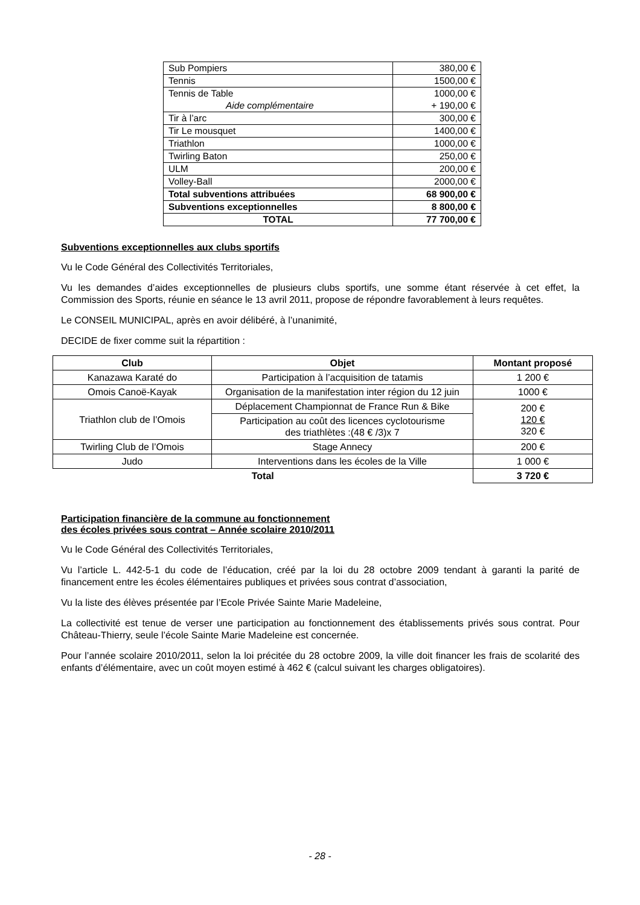| Sub Pompiers | 380,00 € |
| Tennis | 1500,00 € |
| Tennis de Table Aide complémentaire | 1000,00 € + 190,00 € |
| Tir à l’arc | 300,00 € |
| Tir Le mousquet | 1400,00 € |
| Triathlon | 1000,00 € |
| Twirling Baton | 250,00 € |
| ULM | 200,00 € |
| Volley-Ball | 2000,00 € |
| Total subventions attribuées | 68 900,00 € |
| Subventions exceptionnelles | 8 800,00 € |
| TOTAL | 77 700,00 € |
Subventions exceptionnelles aux clubs sportifs
Vu le Code Général des Collectivités Territoriales,
Vu les demandes d’aides exceptionnelles de plusieurs clubs sportifs, une somme étant réservée à cet effet, la Commission des Sports, réunie en séance le 13 avril 2011, propose de répondre favorablement à leurs requêtes.
Le CONSEIL MUNICIPAL, après en avoir délibéré, à l’unanimité,
DECIDE de fixer comme suit la répartition :
| Club | Objet | Montant proposé |
| --- | --- | --- |
| Kanazawa Karaté do | Participation à l’acquisition de tatamis | 1 200 € |
| Omois Canoë-Kayak | Organisation de la manifestation inter région du 12 juin | 1000 € |
| Triathlon club de l’Omois | Déplacement Championnat de France Run & Bike | 200 € 120 € 320 € |
| | Participation au coût des licences cyclotourisme des triathlètes :(48 € /3)x 7 | |
| Twirling Club de l’Omois | Stage Annecy | 200 € |
| Judo | Interventions dans les écoles de la Ville | 1 000 € |
| Total | | 3 720 € |
Participation financière de la commune au fonctionnement
des écoles privées sous contrat – Année scolaire 2010/2011
Vu le Code Général des Collectivités Territoriales,
Vu l’article L. 442-5-1 du code de l’éducation, créé par la loi du 28 octobre 2009 tendant à garanti la parité de financement entre les écoles élémentaires publiques et privées sous contrat d’association,
Vu la liste des élèves présentée par l’Ecole Privée Sainte Marie Madeleine,
La collectivité est tenue de verser une participation au fonctionnement des établissements privés sous contrat. Pour Château-Thierry, seule l’école Sainte Marie Madeleine est concernée.
Pour l’année scolaire 2010/2011, selon la loi précitée du 28 octobre 2009, la ville doit financer les frais de scolarité des enfants d’élémentaire, avec un coût moyen estimé à 462 € (calcul suivant les charges obligatoires).
- 28 -